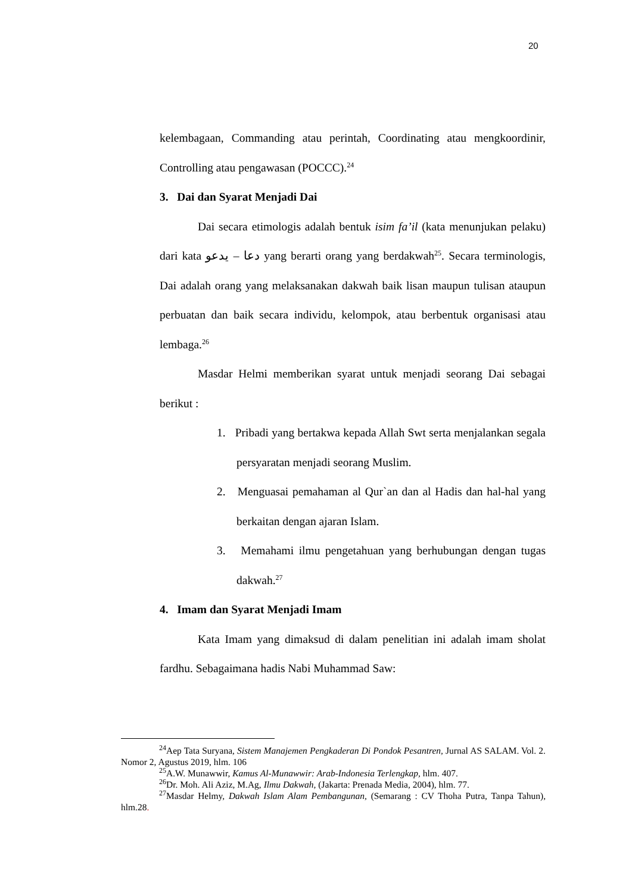20
kelembagaan, Commanding atau perintah, Coordinating atau mengkoordinir, Controlling atau pengawasan (POCCC).<sup>24</sup>
3. Dai dan Syarat Menjadi Dai
Dai secara etimologis adalah bentuk isim fa’il (kata menunjukan pelaku) dari kata دعا – يدعو yang berarti orang yang berdakwah<sup>25</sup>. Secara terminologis, Dai adalah orang yang melaksanakan dakwah baik lisan maupun tulisan ataupun perbuatan dan baik secara individu, kelompok, atau berbentuk organisasi atau lembaga.<sup>26</sup>
Masdar Helmi memberikan syarat untuk menjadi seorang Dai sebagai berikut :
1. Pribadi yang bertakwa kepada Allah Swt serta menjalankan segala persyaratan menjadi seorang Muslim.
2. Menguasai pemahaman al Qur`an dan al Hadis dan hal-hal yang berkaitan dengan ajaran Islam.
3. Memahami ilmu pengetahuan yang berhubungan dengan tugas dakwah.<sup>27</sup>
4. Imam dan Syarat Menjadi Imam
Kata Imam yang dimaksud di dalam penelitian ini adalah imam sholat fardhu. Sebagaimana hadis Nabi Muhammad Saw:
<sup>24</sup> Aep Tata Suryana, Sistem Manajemen Pengkaderan Di Pondok Pesantren, Jurnal AS SALAM. Vol. 2. Nomor 2, Agustus 2019, hlm. 106
<sup>25</sup> A.W. Munawwir, Kamus Al-Munawwir: Arab-Indonesia Terlengkap, hlm. 407.
<sup>26</sup> Dr. Moh. Ali Aziz, M.Ag, Ilmu Dakwah, (Jakarta: Prenada Media, 2004), hlm. 77.
<sup>27</sup> Masdar Helmy, Dakwah Islam Alam Pembangunan, (Semarang : CV Thoha Putra, Tanpa Tahun), hlm.28.